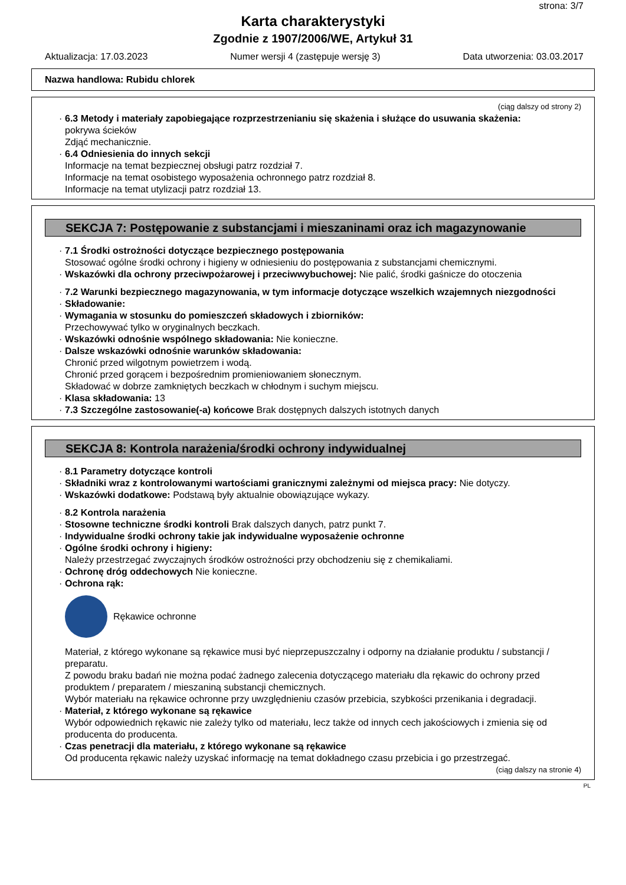strona: 3/7
Karta charakterystyki
Zgodnie z 1907/2006/WE, Artykuł 31
Aktualizacja: 17.03.2023 Numer wersji 4 (zastępuje wersję 3) Data utworzenia: 03.03.2017
Nazwa handlowa: Rubidu chlorek
(ciąg dalszy od strony 2)
· 6.3 Metody i materiały zapobiegające rozprzestrzenianiu się skażenia i służące do usuwania skażenia:
pokrywa ścieków
Zdjąć mechanicznie.
· 6.4 Odniesienia do innych sekcji
Informacje na temat bezpiecznej obsługi patrz rozdział 7.
Informacje na temat osobistego wyposażenia ochronnego patrz rozdział 8.
Informacje na temat utylizacji patrz rozdział 13.
SEKCJA 7: Postępowanie z substancjami i mieszaninami oraz ich magazynowanie
· 7.1 Środki ostrożności dotyczące bezpiecznego postępowania
Stosować ogólne środki ochrony i higieny w odniesieniu do postępowania z substancjami chemicznymi.
· Wskazówki dla ochrony przeciwpożarowej i przeciwwybuchowej: Nie palić, środki gaśnicze do otoczenia
· 7.2 Warunki bezpiecznego magazynowania, w tym informacje dotyczące wszelkich wzajemnych niezgodności
· Składowanie:
· Wymagania w stosunku do pomieszczeń składowych i zbiorników:
Przechowywać tylko w oryginalnych beczkach.
· Wskazówki odnośnie wspólnego składowania: Nie konieczne.
· Dalsze wskazówki odnośnie warunków składowania:
Chronić przed wilgotnym powietrzem i wodą.
Chronić przed gorącem i bezpośrednim promieniowaniem słonecznym.
Składować w dobrze zamkniętych beczkach w chłodnym i suchym miejscu.
· Klasa składowania: 13
· 7.3 Szczególne zastosowanie(-a) końcowe Brak dostępnych dalszych istotnych danych
SEKCJA 8: Kontrola narażenia/środki ochrony indywidualnej
· 8.1 Parametry dotyczące kontroli
· Składniki wraz z kontrolowanymi wartościami granicznymi zależnymi od miejsca pracy: Nie dotyczy.
· Wskazówki dodatkowe: Podstawą były aktualnie obowiązujące wykazy.
· 8.2 Kontrola narażenia
· Stosowne techniczne środki kontroli Brak dalszych danych, patrz punkt 7.
· Indywidualne środki ochrony takie jak indywidualne wyposażenie ochronne
· Ogólne środki ochrony i higieny:
Należy przestrzegać zwyczajnych środków ostrożności przy obchodzeniu się z chemikaliami.
· Ochronę dróg oddechowych Nie konieczne.
· Ochrona rąk:
Rękawice ochronne
Materiał, z którego wykonane są rękawice musi być nieprzepuszczalny i odporny na działanie produktu / substancji / preparatu.
Z powodu braku badań nie można podać żadnego zalecenia dotyczącego materiału dla rękawic do ochrony przed produktem / preparatem / mieszaniną substancji chemicznych.
Wybór materiału na rękawice ochronne przy uwzględnieniu czasów przebicia, szybkości przenikania i degradacji.
· Materiał, z którego wykonane są rękawice
Wybór odpowiednich rękawic nie zależy tylko od materiału, lecz także od innych cech jakościowych i zmienia się od producenta do producenta.
· Czas penetracji dla materiału, z którego wykonane są rękawice
Od producenta rękawic należy uzyskać informację na temat dokładnego czasu przebicia i go przestrzegać.
(ciąg dalszy na stronie 4)
PL